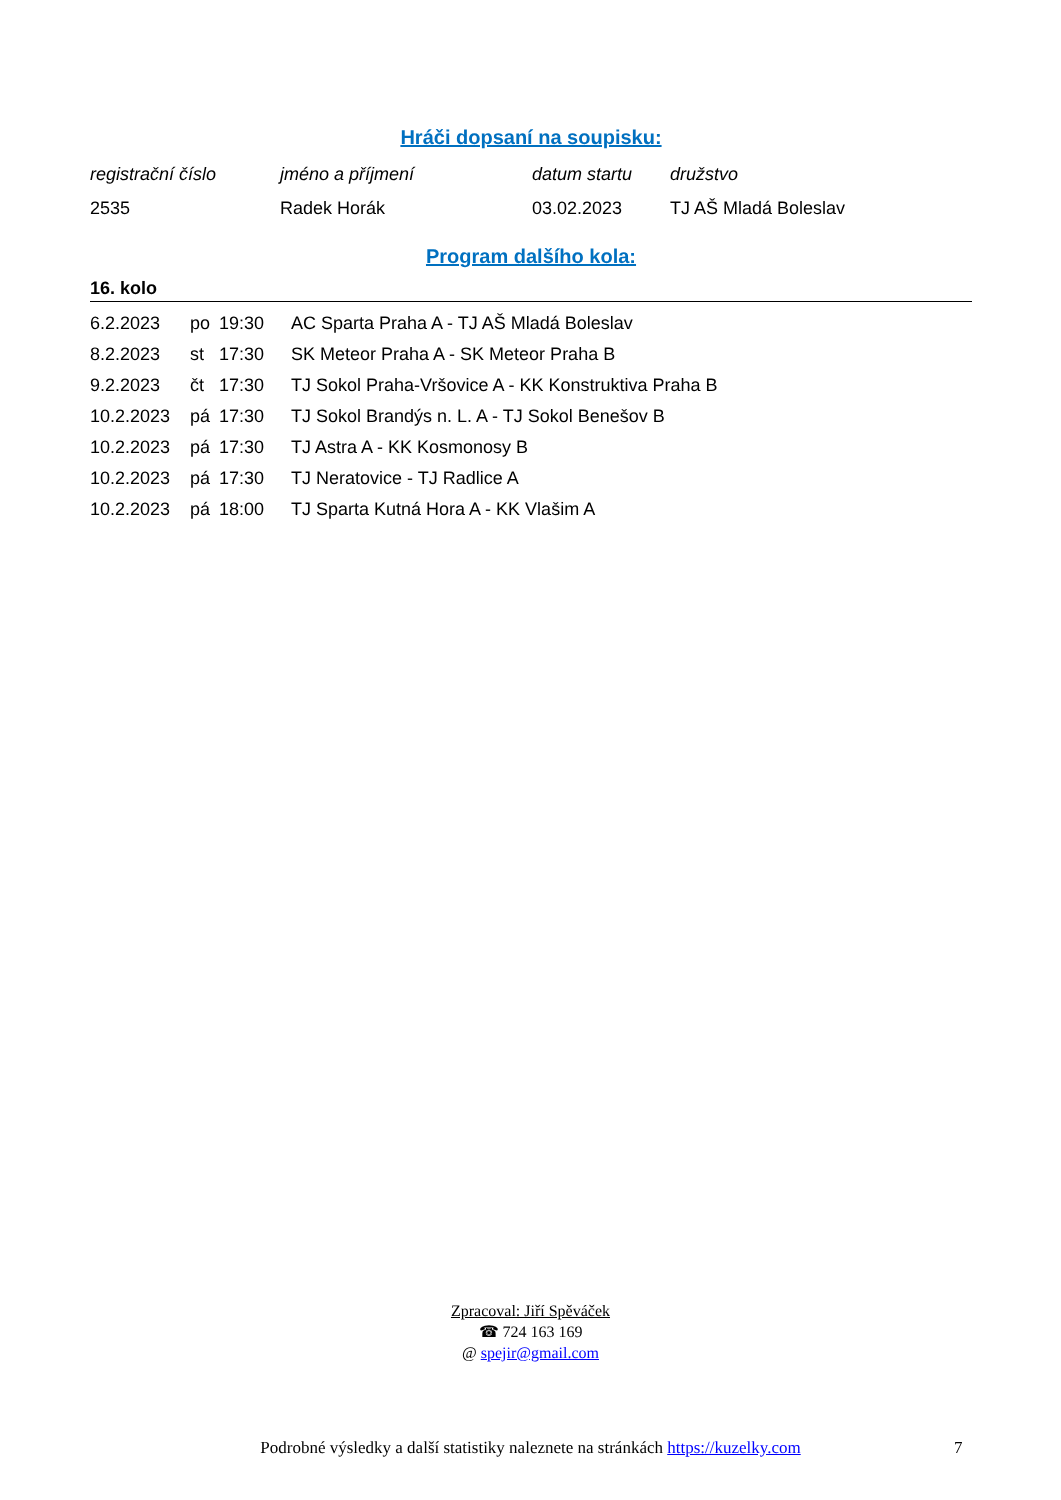Hráči dopsaní na soupisku:
| registrační číslo | jméno a příjmení | datum startu | družstvo |
| 2535 | Radek Horák | 03.02.2023 | TJ AŠ Mladá Boleslav |
Program dalšího kola:
16. kolo
| 6.2.2023 | po | 19:30 | AC Sparta Praha A - TJ AŠ Mladá Boleslav |
| 8.2.2023 | st | 17:30 | SK Meteor Praha A - SK Meteor Praha B |
| 9.2.2023 | čt | 17:30 | TJ Sokol Praha-Vršovice A - KK Konstruktiva Praha B |
| 10.2.2023 | pá | 17:30 | TJ Sokol Brandýs n. L. A - TJ Sokol Benešov B |
| 10.2.2023 | pá | 17:30 | TJ Astra A - KK Kosmonosy B |
| 10.2.2023 | pá | 17:30 | TJ Neratovice - TJ Radlice A |
| 10.2.2023 | pá | 18:00 | TJ Sparta Kutná Hora A - KK Vlašim A |
Zpracoval: Jiří Spěváček
☎ 724 163 169
@ spejir@gmail.com
Podrobné výsledky a další statistiky naleznete na stránkách https://kuzelky.com 7